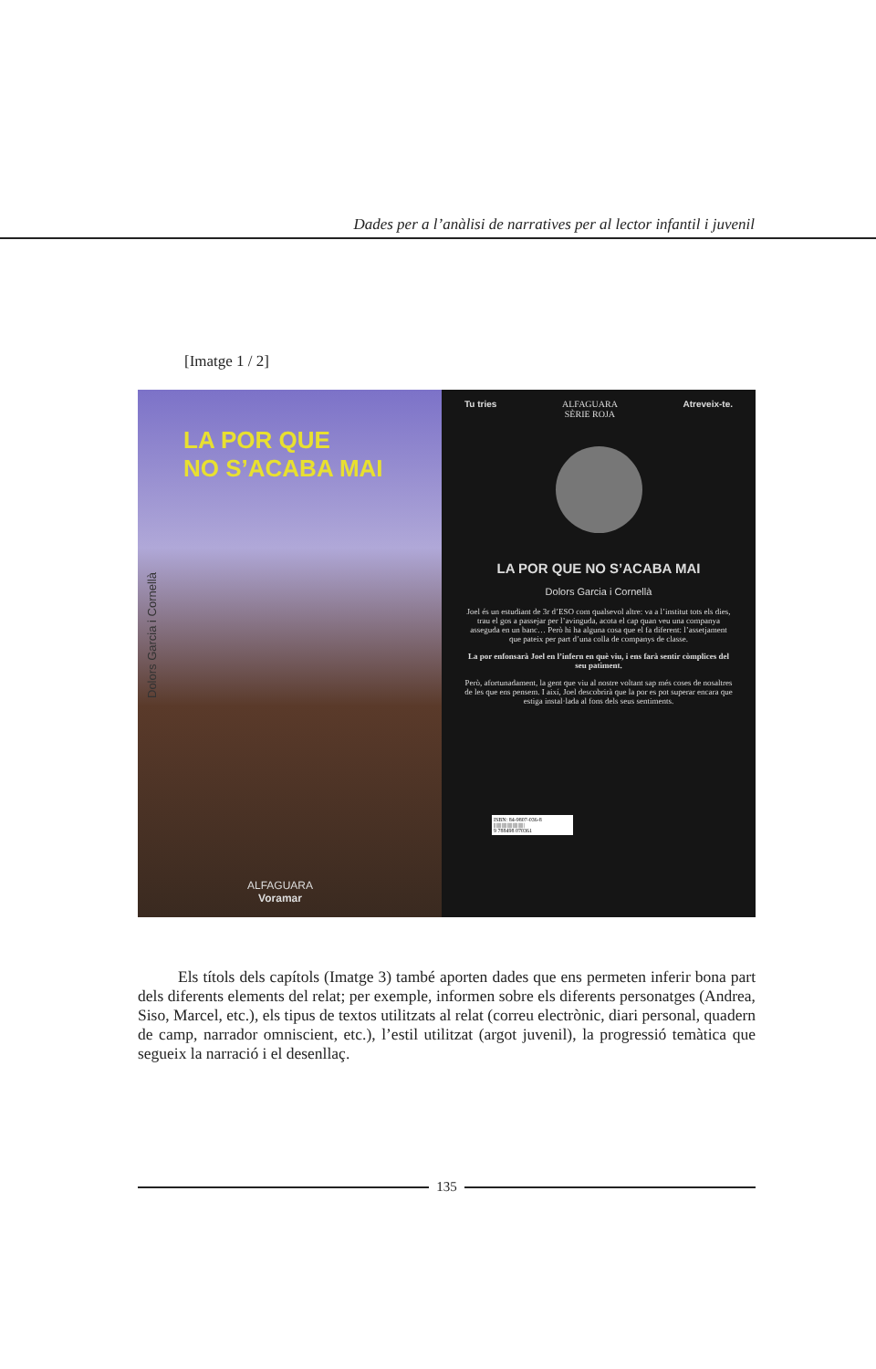Dades per a l’anàlisi de narratives per al lector infantil i juvenil
[Imatge 1 / 2]
LA POR QUE
NO S’ACABA MAI
Dolors Garcia i Cornellà
ALFAGUARA
Voramar
Tu tries ALFAGUARA
SÈRIE ROJA Atreveix-te.
LA POR QUE NO S’ACABA MAI
Dolors Garcia i Cornellà
Joel és un estudiant de 3r d’ESO com qualsevol altre: va a l’institut tots els dies, trau el gos a passejar per l’avinguda, acota el cap quan veu una companya asseguda en un banc… Però hi ha alguna cosa que el fa diferent: l’assetjament que pateix per part d’una colla de companys de classe.
La por enfonsarà Joel en l’infern en què viu, i ens farà sentir còmplices del seu patiment.
Però, afortunadament, la gent que viu al nostre voltant sap més coses de nosaltres de les que ens pensem. I així, Joel descobrirà que la por es pot superar encara que estiga instal·lada al fons dels seus sentiments.
ISBN: 84-9807-036-8
||||||||||||||||||||||||||||
9 788498 070361
Els títols dels capítols (Imatge 3) també aporten dades que ens permeten inferir bona part dels diferents elements del relat; per exemple, informen sobre els diferents personatges (Andrea, Siso, Marcel, etc.), els tipus de textos utilitzats al relat (correu electrònic, diari personal, quadern de camp, narrador omniscient, etc.), l’estil utilitzat (argot juvenil), la progressió temàtica que segueix la narració i el desenllaç.
135